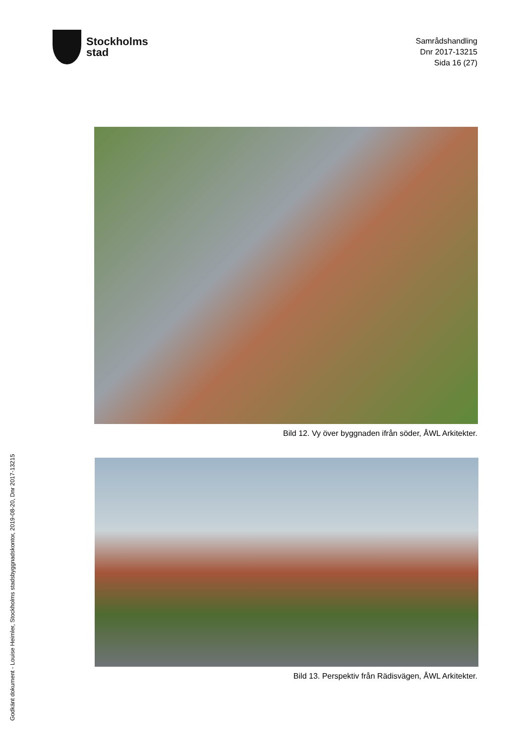Stockholms
stad
Samrådshandling
Dnr 2017-13215
Sida 16 (27)
Bild 12. Vy över byggnaden ifrån söder, ÅWL Arkitekter.
Bild 13. Perspektiv från Rädisvägen, ÅWL Arkitekter.
Godkänt dokument - Louise Heimler, Stockholms stadsbyggnadskontor, 2019-08-20, Dnr 2017-13215